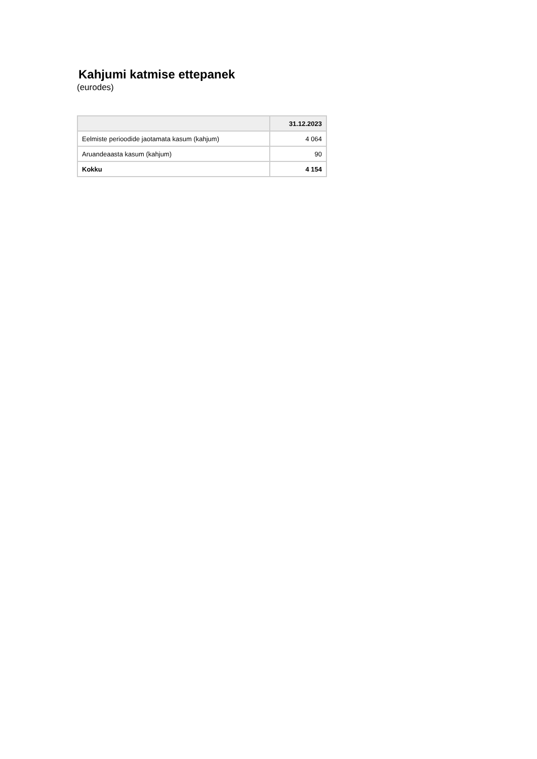Kahjumi katmise ettepanek
(eurodes)
| | 31.12.2023 |
| --- | --- |
| Eelmiste perioodide jaotamata kasum (kahjum) | 4 064 |
| Aruandeaasta kasum (kahjum) | 90 |
| Kokku | 4 154 |